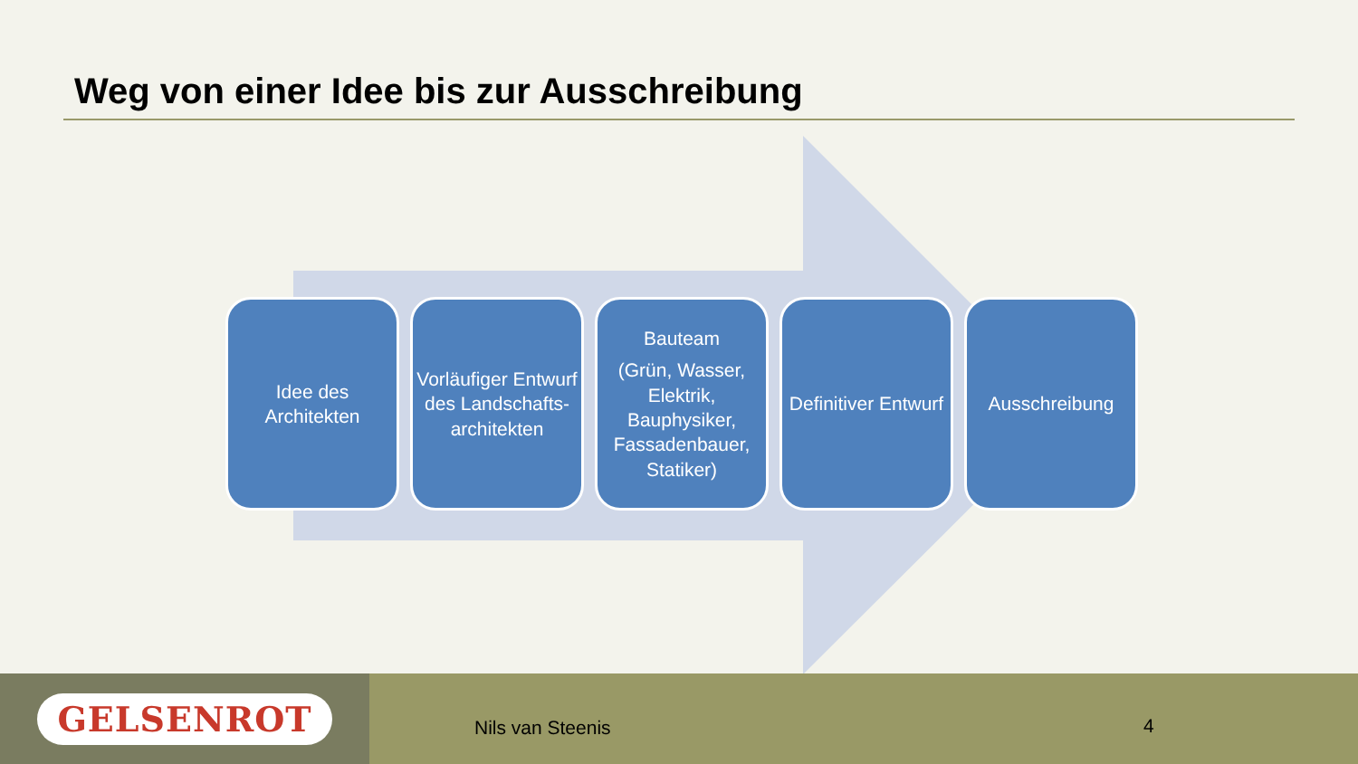Weg von einer Idee bis zur Ausschreibung
Idee des Architekten
Vorläufiger Entwurf des Landschafts-architekten
Bauteam
(Grün, Wasser, Elektrik, Bauphysiker, Fassadenbauer, Statiker)
Definitiver Entwurf
Ausschreibung
GELSENROT
Nils van Steenis 4